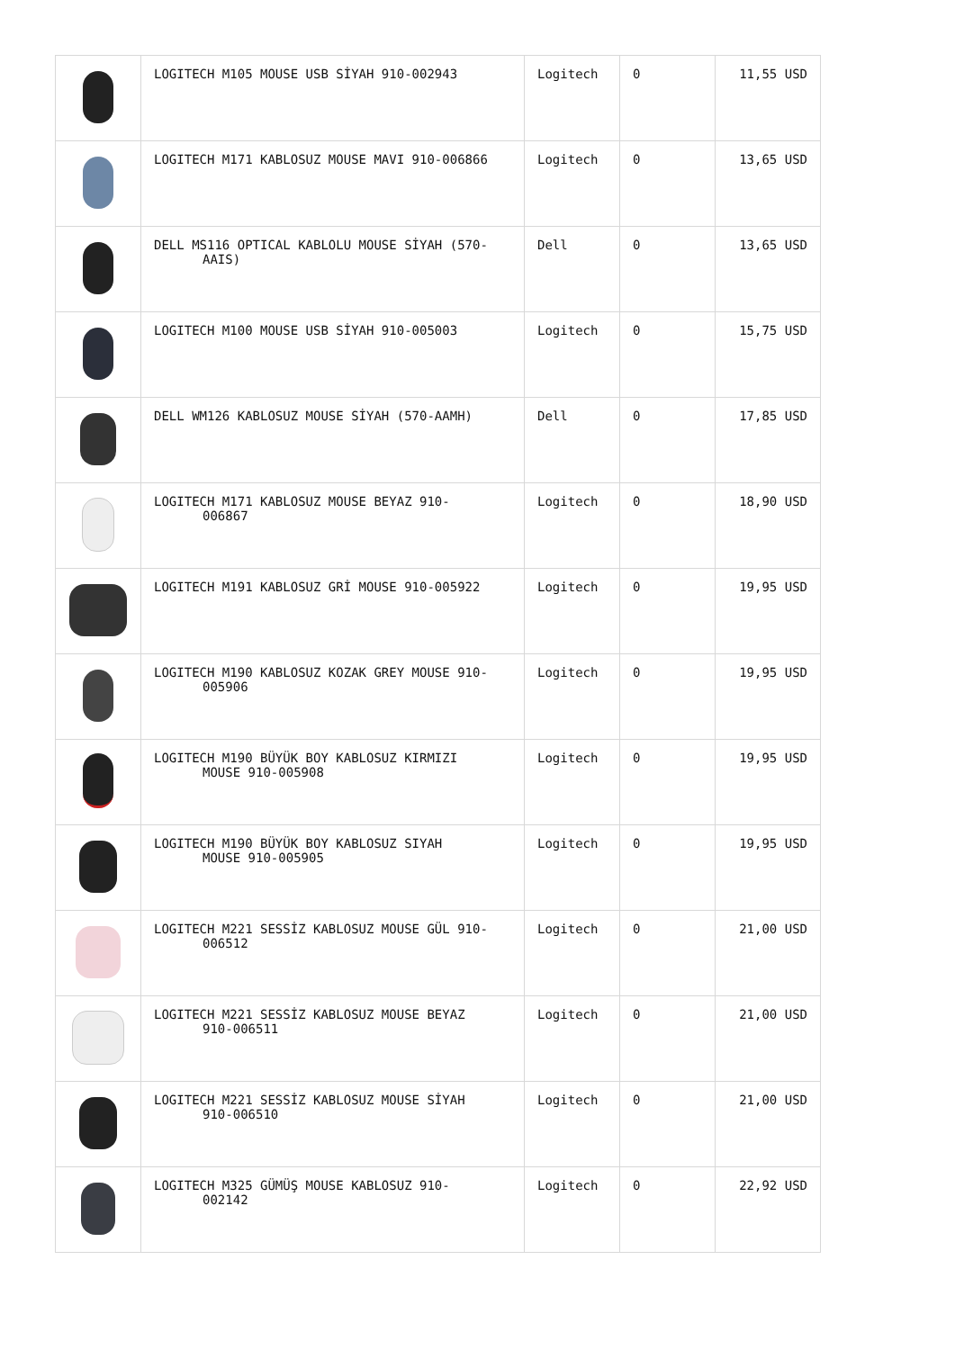| | LOGITECH M105 MOUSE USB SİYAH 910-002943 | Logitech | 0 | 11,55 USD |
| | LOGITECH M171 KABLOSUZ MOUSE MAVI 910-006866 | Logitech | 0 | 13,65 USD |
| | DELL MS116 OPTICAL KABLOLU MOUSE SİYAH (570- AAIS) | Dell | 0 | 13,65 USD |
| | LOGITECH M100 MOUSE USB SİYAH 910-005003 | Logitech | 0 | 15,75 USD |
| | DELL WM126 KABLOSUZ MOUSE SİYAH (570-AAMH) | Dell | 0 | 17,85 USD |
| | LOGITECH M171 KABLOSUZ MOUSE BEYAZ 910- 006867 | Logitech | 0 | 18,90 USD |
| | LOGITECH M191 KABLOSUZ GRİ MOUSE 910-005922 | Logitech | 0 | 19,95 USD |
| | LOGITECH M190 KABLOSUZ KOZAK GREY MOUSE 910- 005906 | Logitech | 0 | 19,95 USD |
| | LOGITECH M190 BÜYÜK BOY KABLOSUZ KIRMIZI MOUSE 910-005908 | Logitech | 0 | 19,95 USD |
| | LOGITECH M190 BÜYÜK BOY KABLOSUZ SIYAH MOUSE 910-005905 | Logitech | 0 | 19,95 USD |
| | LOGITECH M221 SESSİZ KABLOSUZ MOUSE GÜL 910- 006512 | Logitech | 0 | 21,00 USD |
| | LOGITECH M221 SESSİZ KABLOSUZ MOUSE BEYAZ 910-006511 | Logitech | 0 | 21,00 USD |
| | LOGITECH M221 SESSİZ KABLOSUZ MOUSE SİYAH 910-006510 | Logitech | 0 | 21,00 USD |
| | LOGITECH M325 GÜMÜŞ MOUSE KABLOSUZ 910- 002142 | Logitech | 0 | 22,92 USD |